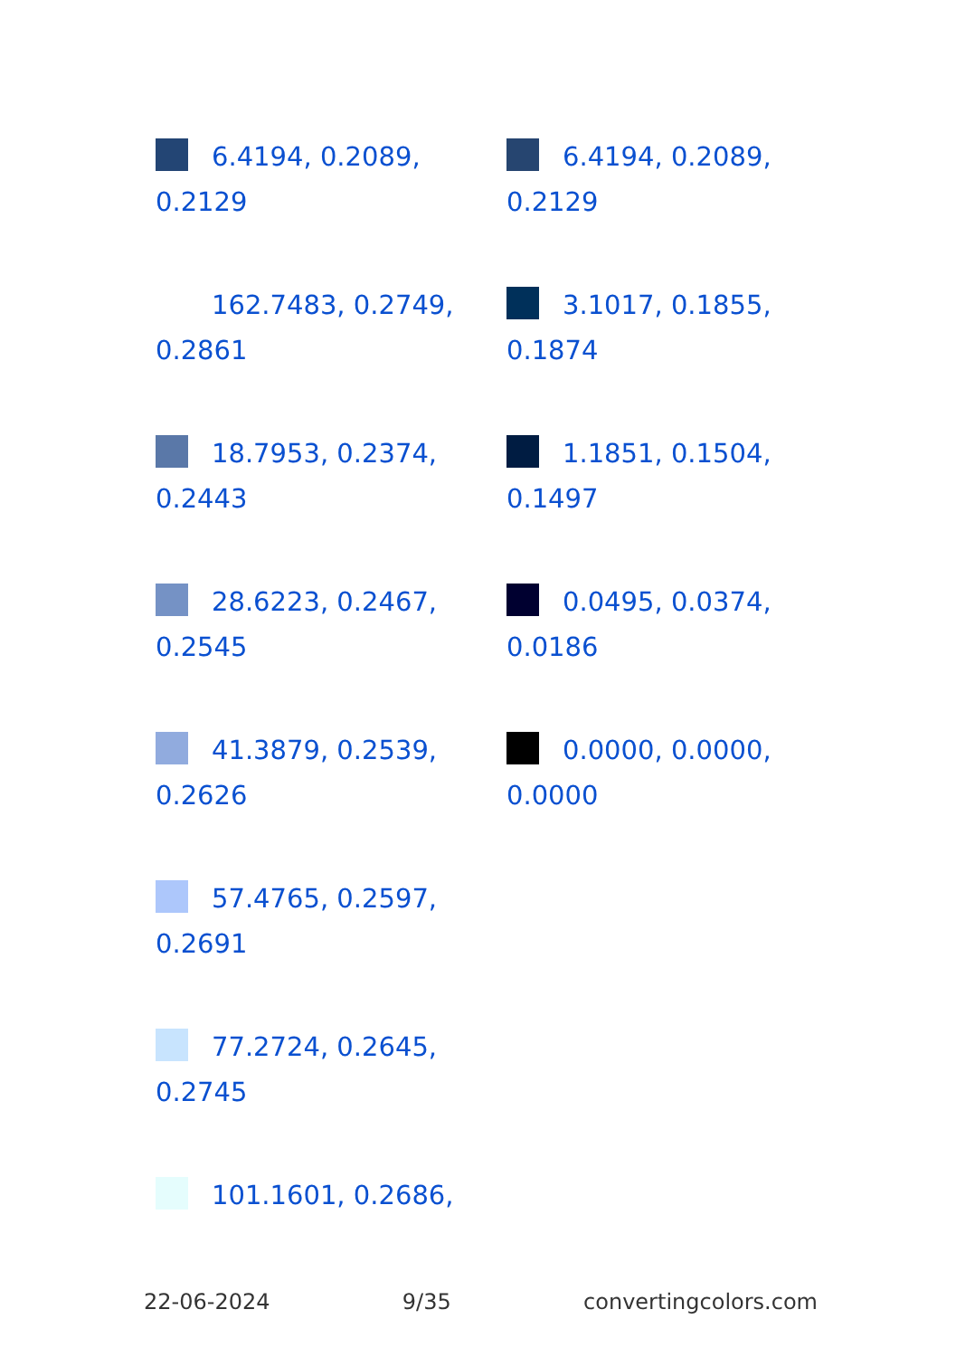6.4194, 0.2089, 0.2129
6.4194, 0.2089, 0.2129
162.7483, 0.2749, 0.2861
3.1017, 0.1855, 0.1874
18.7953, 0.2374, 0.2443
1.1851, 0.1504, 0.1497
28.6223, 0.2467, 0.2545
0.0495, 0.0374, 0.0186
41.3879, 0.2539, 0.2626
0.0000, 0.0000, 0.0000
57.4765, 0.2597, 0.2691
77.2724, 0.2645, 0.2745
101.1601, 0.2686,
22-06-2024 9/35 convertingcolors.com